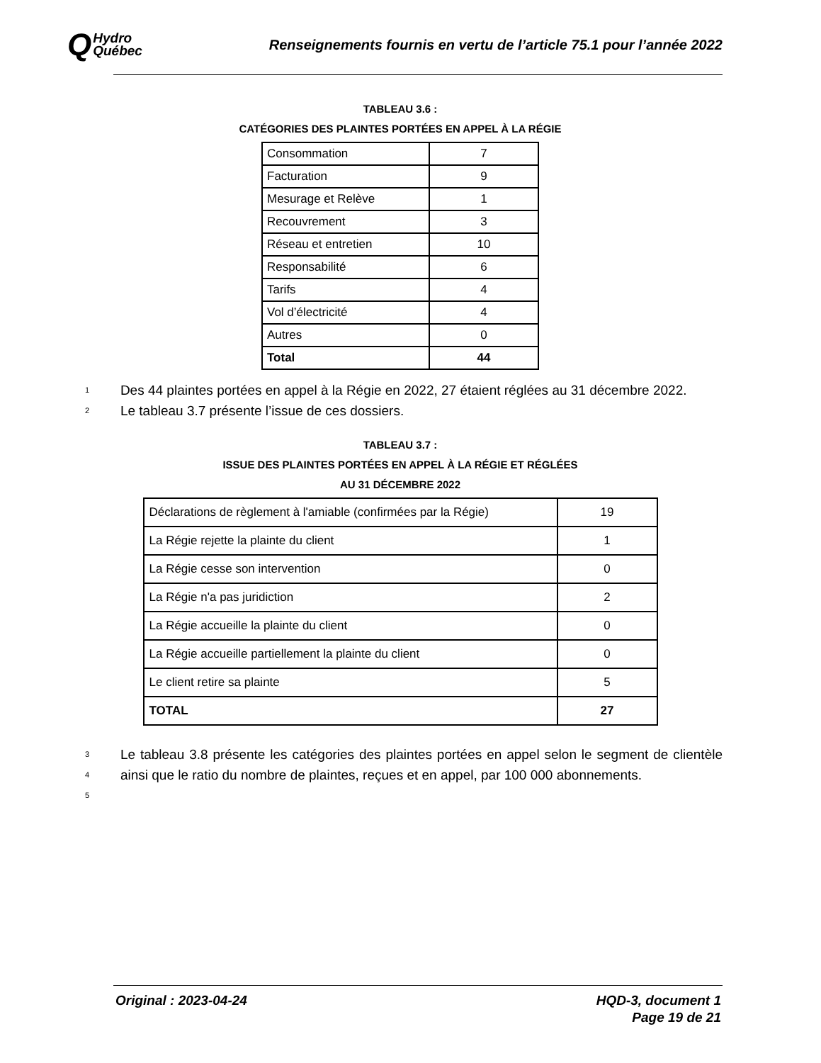Q Hydro
Québec
Renseignements fournis en vertu de l’article 75.1 pour l’année 2022
TABLEAU 3.6 :
CATÉGORIES DES PLAINTES PORTÉES EN APPEL À LA RÉGIE
| Consommation | 7 |
| Facturation | 9 |
| Mesurage et Relève | 1 |
| Recouvrement | 3 |
| Réseau et entretien | 10 |
| Responsabilité | 6 |
| Tarifs | 4 |
| Vol d’électricité | 4 |
| Autres | 0 |
| Total | 44 |
1 Des 44 plaintes portées en appel à la Régie en 2022, 27 étaient réglées au 31 décembre 2022.
2 Le tableau 3.7 présente l’issue de ces dossiers.
TABLEAU 3.7 :
ISSUE DES PLAINTES PORTÉES EN APPEL À LA RÉGIE ET RÉGLÉES
AU 31 DÉCEMBRE 2022
| Déclarations de règlement à l'amiable (confirmées par la Régie) | 19 |
| La Régie rejette la plainte du client | 1 |
| La Régie cesse son intervention | 0 |
| La Régie n'a pas juridiction | 2 |
| La Régie accueille la plainte du client | 0 |
| La Régie accueille partiellement la plainte du client | 0 |
| Le client retire sa plainte | 5 |
| TOTAL | 27 |
3
4
5 Le tableau 3.8 présente les catégories des plaintes portées en appel selon le segment de clientèle ainsi que le ratio du nombre de plaintes, reçues et en appel, par 100 000 abonnements.
Original : 2023-04-24 HQD-3, document 1
Page 19 de 21